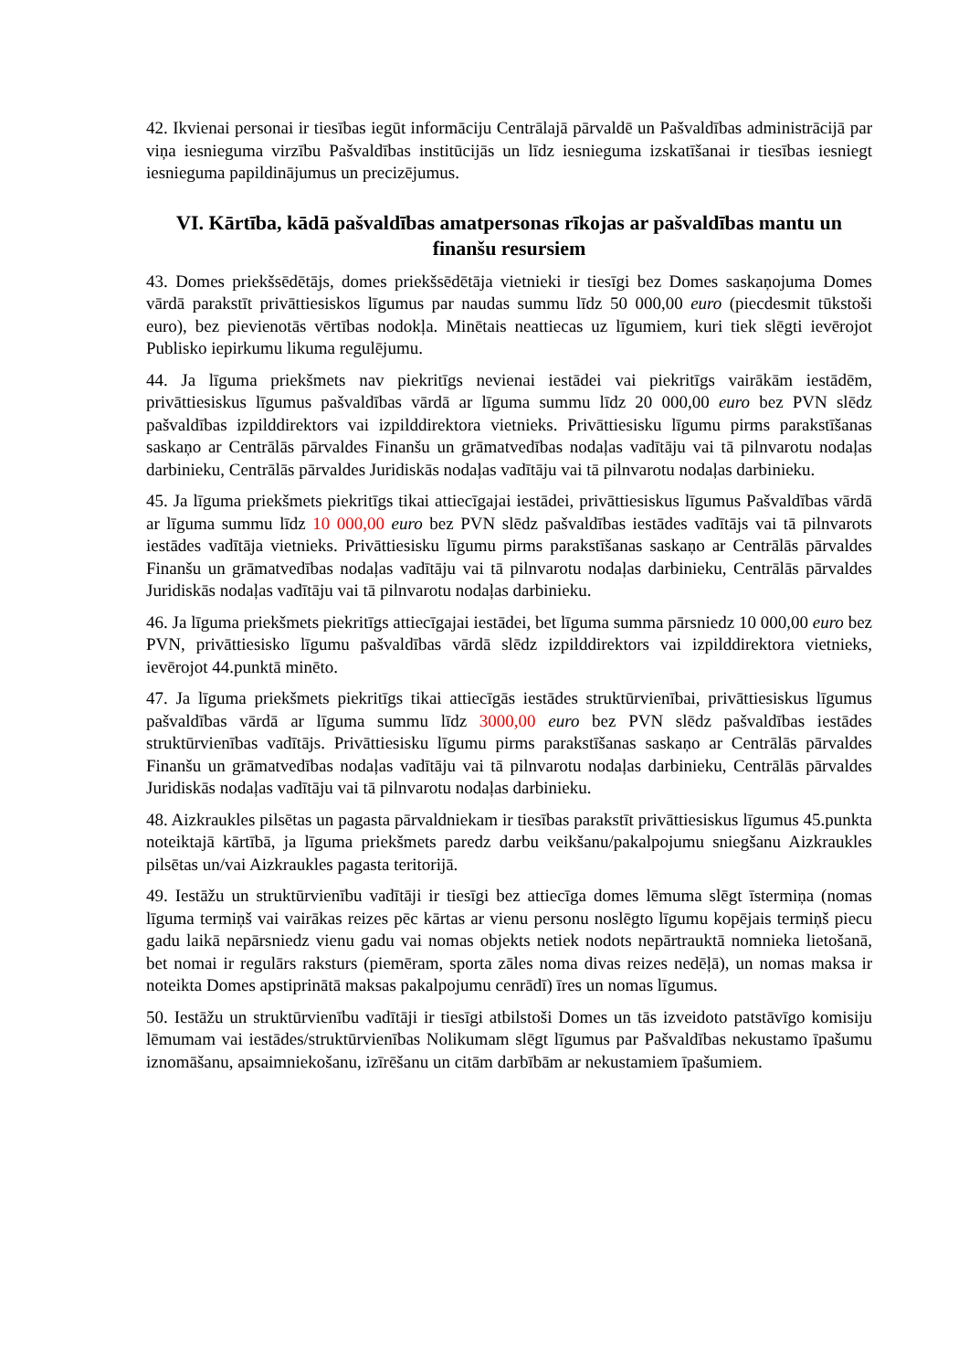42. Ikvienai personai ir tiesības iegūt informāciju Centrālajā pārvaldē un Pašvaldības administrācijā par viņa iesnieguma virzību Pašvaldības institūcijās un līdz iesnieguma izskatīšanai ir tiesības iesniegt iesnieguma papildinājumus un precizējumus.
VI. Kārtība, kādā pašvaldības amatpersonas rīkojas ar pašvaldības mantu un finanšu resursiem
43. Domes priekšsēdētājs, domes priekšsēdētāja vietnieki ir tiesīgi bez Domes saskaņojuma Domes vārdā parakstīt privāttiesiskos līgumus par naudas summu līdz 50 000,00 euro (piecdesmit tūkstoši euro), bez pievienotās vērtības nodokļa. Minētais neattiecas uz līgumiem, kuri tiek slēgti ievērojot Publisko iepirkumu likuma regulējumu.
44. Ja līguma priekšmets nav piekritīgs nevienai iestādei vai piekritīgs vairākām iestādēm, privāttiesiskus līgumus pašvaldības vārdā ar līguma summu līdz 20 000,00 euro bez PVN slēdz pašvaldības izpilddirektors vai izpilddirektora vietnieks. Privāttiesisku līgumu pirms parakstīšanas saskaņo ar Centrālās pārvaldes Finanšu un grāmatvedības nodaļas vadītāju vai tā pilnvarotu nodaļas darbinieku, Centrālās pārvaldes Juridiskās nodaļas vadītāju vai tā pilnvarotu nodaļas darbinieku.
45. Ja līguma priekšmets piekritīgs tikai attiecīgajai iestādei, privāttiesiskus līgumus Pašvaldības vārdā ar līguma summu līdz 10 000,00 euro bez PVN slēdz pašvaldības iestādes vadītājs vai tā pilnvarots iestādes vadītāja vietnieks. Privāttiesisku līgumu pirms parakstīšanas saskaņo ar Centrālās pārvaldes Finanšu un grāmatvedības nodaļas vadītāju vai tā pilnvarotu nodaļas darbinieku, Centrālās pārvaldes Juridiskās nodaļas vadītāju vai tā pilnvarotu nodaļas darbinieku.
46. Ja līguma priekšmets piekritīgs attiecīgajai iestādei, bet līguma summa pārsniedz 10 000,00 euro bez PVN, privāttiesisko līgumu pašvaldības vārdā slēdz izpilddirektors vai izpilddirektora vietnieks, ievērojot 44.punktā minēto.
47. Ja līguma priekšmets piekritīgs tikai attiecīgās iestādes struktūrvienībai, privāttiesiskus līgumus pašvaldības vārdā ar līguma summu līdz 3000,00 euro bez PVN slēdz pašvaldības iestādes struktūrvienības vadītājs. Privāttiesisku līgumu pirms parakstīšanas saskaņo ar Centrālās pārvaldes Finanšu un grāmatvedības nodaļas vadītāju vai tā pilnvarotu nodaļas darbinieku, Centrālās pārvaldes Juridiskās nodaļas vadītāju vai tā pilnvarotu nodaļas darbinieku.
48. Aizkraukles pilsētas un pagasta pārvaldniekam ir tiesības parakstīt privāttiesiskus līgumus 45.punkta noteiktajā kārtībā, ja līguma priekšmets paredz darbu veikšanu/pakalpojumu sniegšanu Aizkraukles pilsētas un/vai Aizkraukles pagasta teritorijā.
49. Iestāžu un struktūrvienību vadītāji ir tiesīgi bez attiecīga domes lēmuma slēgt īstermiņa (nomas līguma termiņš vai vairākas reizes pēc kārtas ar vienu personu noslēgto līgumu kopējais termiņš piecu gadu laikā nepārsniedz vienu gadu vai nomas objekts netiek nodots nepārtrauktā nomnieka lietošanā, bet nomai ir regulārs raksturs (piemēram, sporta zāles noma divas reizes nedēļā), un nomas maksa ir noteikta Domes apstiprinātā maksas pakalpojumu cenrādī) īres un nomas līgumus.
50. Iestāžu un struktūrvienību vadītāji ir tiesīgi atbilstoši Domes un tās izveidoto patstāvīgo komisiju lēmumam vai iestādes/struktūrvienības Nolikumam slēgt līgumus par Pašvaldības nekustamo īpašumu iznomāšanu, apsaimniekošanu, izīrēšanu un citām darbībām ar nekustamiem īpašumiem.